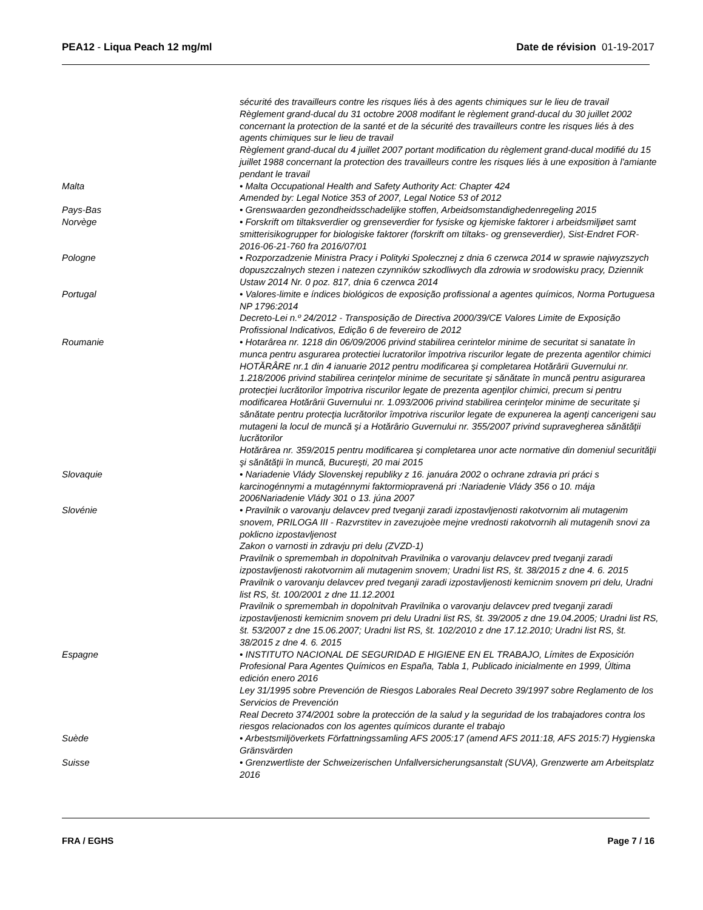PEA12 - Liqua Peach 12 mg/ml Date de révision 01-19-2017
sécurité des travailleurs contre les risques liés à des agents chimiques sur le lieu de travail
Règlement grand-ducal du 31 octobre 2008 modifant le règlement grand-ducal du 30 juillet 2002 concernant la protection de la santé et de la sécurité des travailleurs contre les risques liés à des agents chimiques sur le lieu de travail
Règlement grand-ducal du 4 juillet 2007 portant modification du règlement grand-ducal modifié du 15 juillet 1988 concernant la protection des travailleurs contre les risques liés à une exposition à l'amiante pendant le travail
Malta • Malta Occupational Health and Safety Authority Act: Chapter 424
Amended by: Legal Notice 353 of 2007, Legal Notice 53 of 2012
Pays-Bas • Grenswaarden gezondheidsschadelijke stoffen, Arbeidsomstandighedenregeling 2015
Norvège • Forskrift om tiltaksverdier og grenseverdier for fysiske og kjemiske faktorer i arbeidsmiljøet samt smitterisikogrupper for biologiske faktorer (forskrift om tiltaks- og grenseverdier), Sist-Endret FOR-2016-06-21-760 fra 2016/07/01
Pologne • Rozporzadzenie Ministra Pracy i Polityki Spolecznej z dnia 6 czerwca 2014 w sprawie najwyzszych dopuszczalnych stezen i natezen czynników szkodliwych dla zdrowia w srodowisku pracy, Dziennik Ustaw 2014 Nr. 0 poz. 817, dnia 6 czerwca 2014
Portugal • Valores-limite e índices biológicos de exposição profissional a agentes químicos, Norma Portuguesa NP 1796:2014
Decreto-Lei n.º 24/2012 - Transposição de Directiva 2000/39/CE Valores Limite de Exposição Profissional Indicativos, Edição 6 de fevereiro de 2012
Roumanie • Hotarârea nr. 1218 din 06/09/2006 privind stabilirea cerintelor minime de securitat si sanatate în munca pentru asgurarea protectiei lucratorilor împotriva riscurilor legate de prezenta agentilor chimici
HOTĂRÂRE nr.1 din 4 ianuarie 2012 pentru modificarea şi completarea Hotărârii Guvernului nr. 1.218/2006 privind stabilirea cerinţelor minime de securitate şi sănătate în muncă pentru asigurarea protecţiei lucrătorilor împotriva riscurilor legate de prezenta agenţilor chimici, precum si pentru modificarea Hotărârii Guvernului nr. 1.093/2006 privind stabilirea cerinţelor minime de securitate şi sănătate pentru protecţia lucrătorilor împotriva riscurilor legate de expunerea la agenţi cancerigeni sau mutageni la locul de muncă şi a Hotărârio Guvernului nr. 355/2007 privind supravegherea sănătăţii lucrătorilor
Hotărârea nr. 359/2015 pentru modificarea şi completarea unor acte normative din domeniul securităţii şi sănătăţii în muncă, Bucureşti, 20 mai 2015
Slovaquie • Nariadenie Vlády Slovenskej republiky z 16. januára 2002 o ochrane zdravia pri práci s karcinogénnymi a mutagénnymi faktormiopravená pri :Nariadenie Vlády 356 o 10. mája 2006Nariadenie Vlády 301 o 13. júna 2007
Slovénie • Pravilnik o varovanju delavcev pred tveganji zaradi izpostavljenosti rakotvornim ali mutagenim snovem, PRILOGA III - Razvrstitev in zavezujoèe mejne vrednosti rakotvornih ali mutagenih snovi za poklicno izpostavljenost
Zakon o varnosti in zdravju pri delu (ZVZD-1)
Pravilnik o spremembah in dopolnitvah Pravilnika o varovanju delavcev pred tveganji zaradi izpostavljenosti rakotvornim ali mutagenim snovem; Uradni list RS, št. 38/2015 z dne 4. 6. 2015
Pravilnik o varovanju delavcev pred tveganji zaradi izpostavljenosti kemicnim snovem pri delu, Uradni list RS, št. 100/2001 z dne 11.12.2001
Pravilnik o spremembah in dopolnitvah Pravilnika o varovanju delavcev pred tveganji zaradi izpostavljenosti kemicnim snovem pri delu Uradni list RS, št. 39/2005 z dne 19.04.2005; Uradni list RS, št. 53/2007 z dne 15.06.2007; Uradni list RS, št. 102/2010 z dne 17.12.2010; Uradni list RS, št. 38/2015 z dne 4. 6. 2015
Espagne • INSTITUTO NACIONAL DE SEGURIDAD E HIGIENE EN EL TRABAJO, Límites de Exposición Profesional Para Agentes Químicos en España, Tabla 1, Publicado inicialmente en 1999, Última edición enero 2016
Ley 31/1995 sobre Prevención de Riesgos Laborales Real Decreto 39/1997 sobre Reglamento de los Servicios de Prevención
Real Decreto 374/2001 sobre la protección de la salud y la seguridad de los trabajadores contra los riesgos relacionados con los agentes químicos durante el trabajo
Suède • Arbestsmiljöverkets Författningssamling AFS 2005:17 (amend AFS 2011:18, AFS 2015:7) Hygienska Gränsvärden
Suisse • Grenzwertliste der Schweizerischen Unfallversicherungsanstalt (SUVA), Grenzwerte am Arbeitsplatz 2016
FRA / EGHS Page 7 / 16